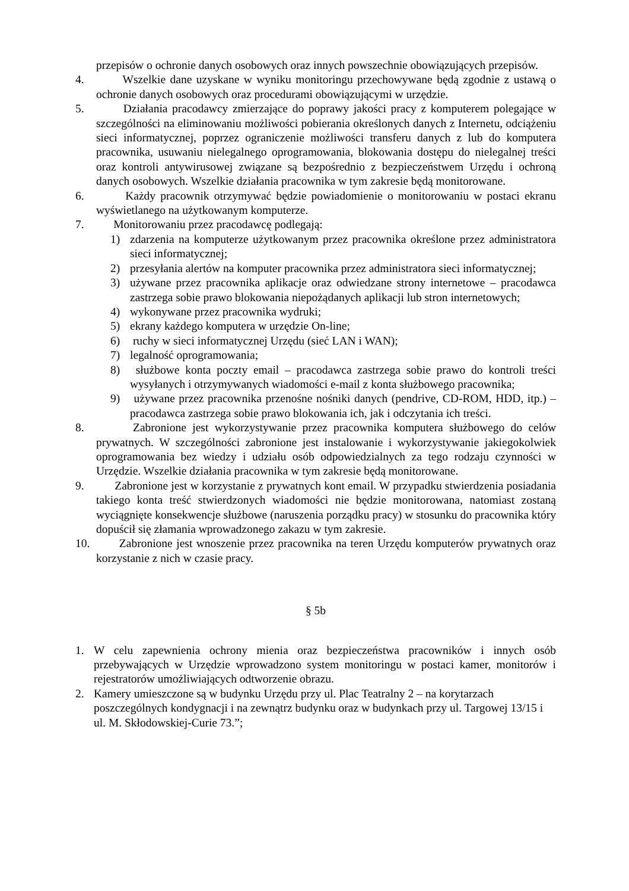przepisów o ochronie danych osobowych oraz innych powszechnie obowiązujących przepisów.
4. Wszelkie dane uzyskane w wyniku monitoringu przechowywane będą zgodnie z ustawą o ochronie danych osobowych oraz procedurami obowiązującymi w urzędzie.
5. Działania pracodawcy zmierzające do poprawy jakości pracy z komputerem polegające w szczególności na eliminowaniu możliwości pobierania określonych danych z Internetu, odciążeniu sieci informatycznej, poprzez ograniczenie możliwości transferu danych z lub do komputera pracownika, usuwaniu nielegalnego oprogramowania, blokowania dostępu do nielegalnej treści oraz kontroli antywirusowej związane są bezpośrednio z bezpieczeństwem Urzędu i ochroną danych osobowych. Wszelkie działania pracownika w tym zakresie będą monitorowane.
6. Każdy pracownik otrzymywać będzie powiadomienie o monitorowaniu w postaci ekranu wyświetlanego na użytkowanym komputerze.
7. Monitorowaniu przez pracodawcę podlegają:
1) zdarzenia na komputerze użytkowanym przez pracownika określone przez administratora sieci informatycznej;
2) przesyłania alertów na komputer pracownika przez administratora sieci informatycznej;
3) używane przez pracownika aplikacje oraz odwiedzane strony internetowe – pracodawca zastrzega sobie prawo blokowania niepożądanych aplikacji lub stron internetowych;
4) wykonywane przez pracownika wydruki;
5) ekrany każdego komputera w urzędzie On-line;
6) ruchy w sieci informatycznej Urzędu (sieć LAN i WAN);
7) legalność oprogramowania;
8) służbowe konta poczty email – pracodawca zastrzega sobie prawo do kontroli treści wysyłanych i otrzymywanych wiadomości e-mail z konta służbowego pracownika;
9) używane przez pracownika przenośne nośniki danych (pendrive, CD-ROM, HDD, itp.) – pracodawca zastrzega sobie prawo blokowania ich, jak i odczytania ich treści.
8. Zabronione jest wykorzystywanie przez pracownika komputera służbowego do celów prywatnych. W szczególności zabronione jest instalowanie i wykorzystywanie jakiegokolwiek oprogramowania bez wiedzy i udziału osób odpowiedzialnych za tego rodzaju czynności w Urzędzie. Wszelkie działania pracownika w tym zakresie będą monitorowane.
9. Zabronione jest w korzystanie z prywatnych kont email. W przypadku stwierdzenia posiadania takiego konta treść stwierdzonych wiadomości nie będzie monitorowana, natomiast zostaną wyciągnięte konsekwencje służbowe (naruszenia porządku pracy) w stosunku do pracownika który dopuścił się złamania wprowadzonego zakazu w tym zakresie.
10.
Zabronione jest wnoszenie przez pracownika na teren Urzędu komputerów prywatnych oraz korzystanie z nich w czasie pracy.
§ 5b
1. W celu zapewnienia ochrony mienia oraz bezpieczeństwa pracowników i innych osób przebywających w Urzędzie wprowadzono system monitoringu w postaci kamer, monitorów i rejestratorów umożliwiających odtworzenie obrazu.
2. Kamery umieszczone są w budynku Urzędu przy ul. Plac Teatralny 2 – na korytarzach poszczególnych kondygnacji i na zewnątrz budynku oraz w budynkach przy ul. Targowej 13/15 i ul. M. Skłodowskiej-Curie 73.”;